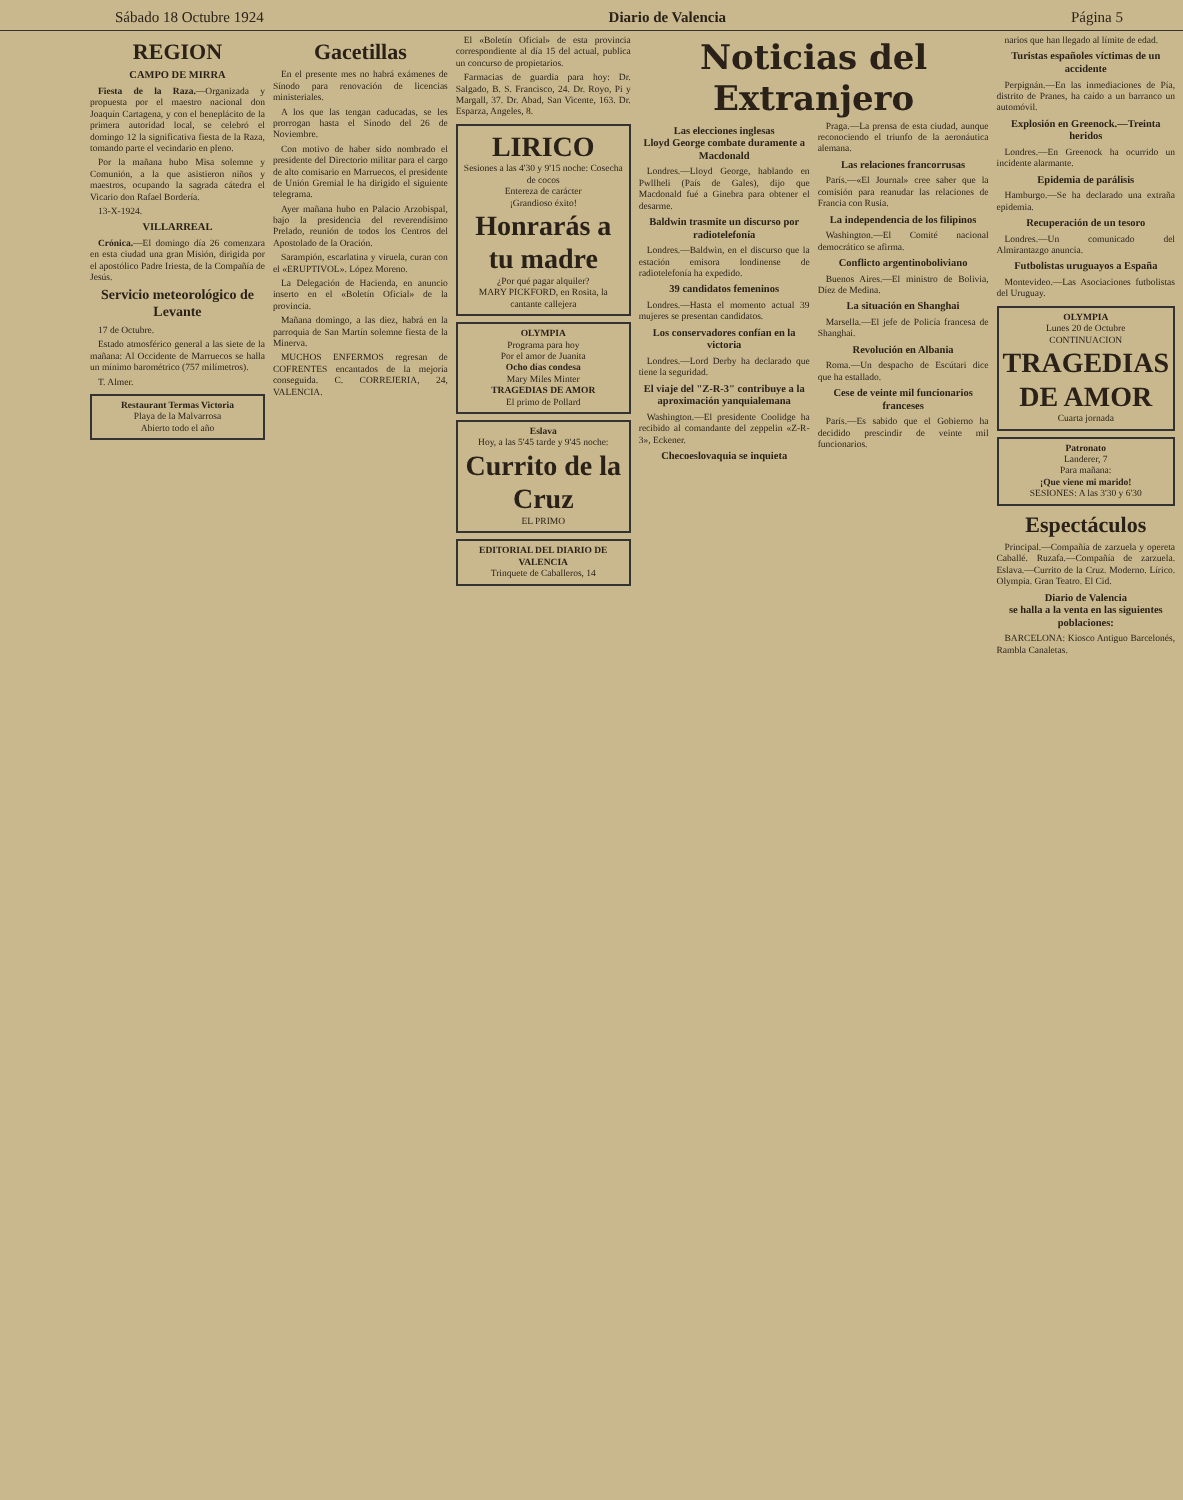Sábado 18 Octubre 1924 Diario de Valencia Página 5
REGION
CAMPO DE MIRRA
Fiesta de la Raza.—Organizada y propuesta por el maestro nacional don Joaquín Cartagena, y con el beneplácito de la primera autoridad local, se celebró el domingo 12 la significativa fiesta de la Raza, tomando parte el vecindario en pleno.
Por la mañana hubo Misa solemne y Comunión, a la que asistieron niños y maestros, ocupando la sagrada cátedra el Vicario don Rafael Bordería.
13-X-1924.
VILLARREAL
Crónica.—El domingo día 26 comenzara en esta ciudad una gran Misión, dirigida por el apostólico Padre Iriesta, de la Compañía de Jesús.
Servicio meteorológico de Levante
17 de Octubre.
Estado atmosférico general a las siete de la mañana: Al Occidente de Marruecos se halla un mínimo barométrico (757 milímetros).
T. Almer.
Restaurant Termas Victoria
Playa de la Malvarrosa
Abierto todo el año
Gacetillas
En el presente mes no habrá exámenes de Sínodo para renovación de licencias ministeriales.
A los que las tengan caducadas, se les prorrogan hasta el Sínodo del 26 de Noviembre.
Con motivo de haber sido nombrado el presidente del Directorio militar para el cargo de alto comisario en Marruecos, el presidente de Unión Gremial le ha dirigido el siguiente telegrama.
Ayer mañana hubo en Palacio Arzobispal, bajo la presidencia del reverendísimo Prelado, reunión de todos los Centros del Apostolado de la Oración.
Sarampión, escarlatina y viruela, curan con el «ERUPTIVOL». López Moreno.
La Delegación de Hacienda, en anuncio inserto en el «Boletín Oficial» de la provincia.
Mañana domingo, a las diez, habrá en la parroquia de San Martín solemne fiesta de la Minerva.
MUCHOS ENFERMOS regresan de COFRENTES encantados de la mejoría conseguida. C. CORREJERIA, 24, VALENCIA.
El «Boletín Oficial» de esta provincia correspondiente al día 15 del actual, publica un concurso de propietarios.
Farmacias de guardia para hoy: Dr. Salgado, B. S. Francisco, 24. Dr. Royo, Pi y Margall, 37. Dr. Abad, San Vicente, 163. Dr. Esparza, Angeles, 8.
LIRICO
Sesiones a las 4'30 y 9'15 noche: Cosecha de cocos
Entereza de carácter
¡Grandioso éxito!
Honrarás a tu madre
¿Por qué pagar alquiler?
MARY PICKFORD, en Rosita, la cantante callejera
OLYMPIA
Programa para hoy
Por el amor de Juanita
Ocho días condesa
Mary Miles Minter
TRAGEDIAS DE AMOR
El primo de Pollard
Eslava
Hoy, a las 5'45 tarde y 9'45 noche:
Currito de la Cruz
EL PRIMO
EDITORIAL DEL DIARIO DE VALENCIA
Trinquete de Caballeros, 14
Noticias del Extranjero
Las elecciones inglesas
Lloyd George combate duramente a Macdonald
Londres.—Lloyd George, hablando en Pwllheli (País de Gales), dijo que Macdonald fué a Ginebra para obtener el desarme.
Baldwin trasmite un discurso por radiotelefonía
Londres.—Baldwin, en el discurso que la estación emisora londinense de radiotelefonía ha expedido.
39 candidatos femeninos
Londres.—Hasta el momento actual 39 mujeres se presentan candidatos.
Los conservadores confían en la victoria
Londres.—Lord Derby ha declarado que tiene la seguridad.
El viaje del "Z-R-3" contribuye a la aproximación yanquialemana
Washington.—El presidente Coolidge ha recibido al comandante del zeppelin «Z-R-3», Eckener.
Checoeslovaquia se inquieta
Praga.—La prensa de esta ciudad, aunque reconociendo el triunfo de la aeronáutica alemana.
Las relaciones francorrusas
París.—«El Journal» cree saber que la comisión para reanudar las relaciones de Francia con Rusia.
La independencia de los filipinos
Washington.—El Comité nacional democrático se afirma.
Conflicto argentinoboliviano
Buenos Aires.—El ministro de Bolivia, Díez de Medina.
La situación en Shanghai
Marsella.—El jefe de Policía francesa de Shanghai.
Revolución en Albania
Roma.—Un despacho de Escútari dice que ha estallado.
Cese de veinte mil funcionarios franceses
París.—Es sabido que el Gobierno ha decidido prescindir de veinte mil funcionarios.
narios que han llegado al límite de edad.
Turistas españoles víctimas de un accidente
Perpignán.—En las inmediaciones de Pía, distrito de Pranes, ha caído a un barranco un automóvil.
Explosión en Greenock.—Treinta heridos
Londres.—En Greenock ha ocurrido un incidente alarmante.
Epidemia de parálisis
Hamburgo.—Se ha declarado una extraña epidemia.
Recuperación de un tesoro
Londres.—Un comunicado del Almirantazgo anuncia.
Futbolistas uruguayos a España
Montevideo.—Las Asociaciones futbolistas del Uruguay.
OLYMPIA
Lunes 20 de Octubre
CONTINUACION
TRAGEDIAS DE AMOR
Cuarta jornada
Patronato
Landerer, 7
Para mañana:
¡Que viene mi marido!
SESIONES: A las 3'30 y 6'30
Espectáculos
Principal.—Compañía de zarzuela y opereta Caballé. Ruzafa.—Compañía de zarzuela. Eslava.—Currito de la Cruz. Moderno. Lírico. Olympia. Gran Teatro. El Cid.
Diario de Valencia
se halla a la venta en las siguientes poblaciones:
BARCELONA: Kiosco Antiguo Barcelonés, Rambla Canaletas.